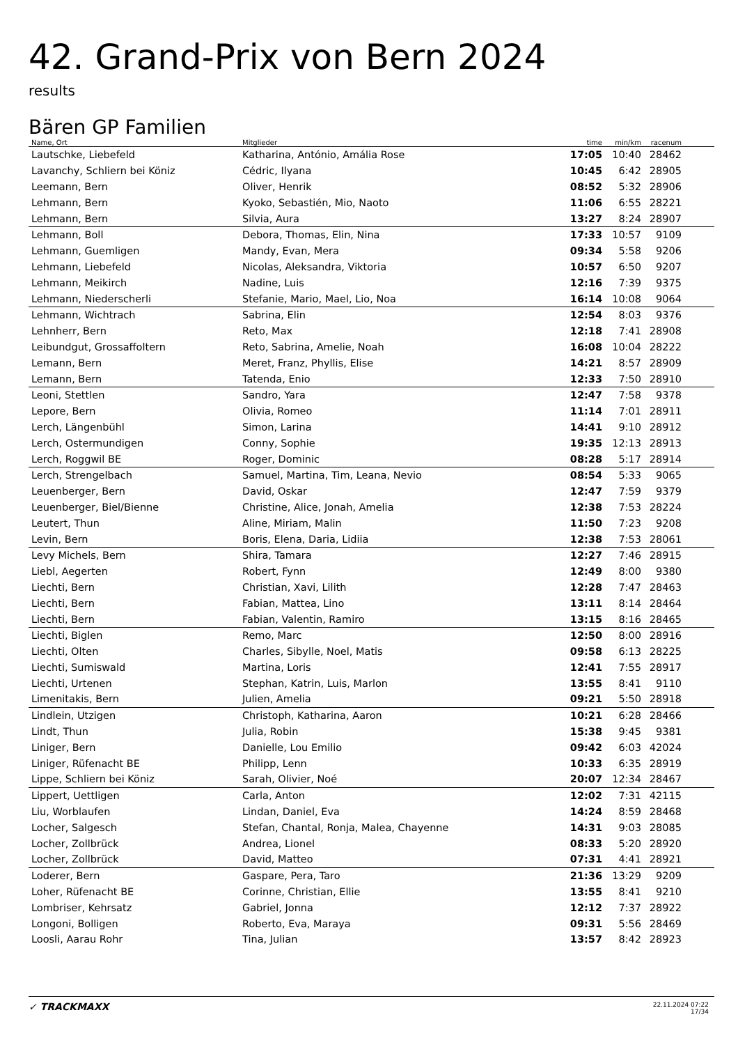42. Grand-Prix von Bern 2024
results
Bären GP Familien
| Name, Ort | Mitglieder | time | min/km | racenum | |
| --- | --- | --- | --- | --- | --- |
| Lautschke, Liebefeld | Katharina, António, Amália Rose | 17:05 | 10:40 | 28462 | |
| Lavanchy, Schliern bei Köniz | Cédric, Ilyana | 10:45 | 6:42 | 28905 | |
| Leemann, Bern | Oliver, Henrik | 08:52 | 5:32 | 28906 | |
| Lehmann, Bern | Kyoko, Sebastién, Mio, Naoto | 11:06 | 6:55 | 28221 | |
| Lehmann, Bern | Silvia, Aura | 13:27 | 8:24 | 28907 | |
| Lehmann, Boll | Debora, Thomas, Elin, Nina | 17:33 | 10:57 | 9109 | |
| Lehmann, Guemligen | Mandy, Evan, Mera | 09:34 | 5:58 | 9206 | |
| Lehmann, Liebefeld | Nicolas, Aleksandra, Viktoria | 10:57 | 6:50 | 9207 | |
| Lehmann, Meikirch | Nadine, Luis | 12:16 | 7:39 | 9375 | |
| Lehmann, Niederscherli | Stefanie, Mario, Mael, Lio, Noa | 16:14 | 10:08 | 9064 | |
| Lehmann, Wichtrach | Sabrina, Elin | 12:54 | 8:03 | 9376 | |
| Lehnherr, Bern | Reto, Max | 12:18 | 7:41 | 28908 | |
| Leibundgut, Grossaffoltern | Reto, Sabrina, Amelie, Noah | 16:08 | 10:04 | 28222 | |
| Lemann, Bern | Meret, Franz, Phyllis, Elise | 14:21 | 8:57 | 28909 | |
| Lemann, Bern | Tatenda, Enio | 12:33 | 7:50 | 28910 | |
| Leoni, Stettlen | Sandro, Yara | 12:47 | 7:58 | 9378 | |
| Lepore, Bern | Olivia, Romeo | 11:14 | 7:01 | 28911 | |
| Lerch, Längenbühl | Simon, Larina | 14:41 | 9:10 | 28912 | |
| Lerch, Ostermundigen | Conny, Sophie | 19:35 | 12:13 | 28913 | |
| Lerch, Roggwil BE | Roger, Dominic | 08:28 | 5:17 | 28914 | |
| Lerch, Strengelbach | Samuel, Martina, Tim, Leana, Nevio | 08:54 | 5:33 | 9065 | |
| Leuenberger, Bern | David, Oskar | 12:47 | 7:59 | 9379 | |
| Leuenberger, Biel/Bienne | Christine, Alice, Jonah, Amelia | 12:38 | 7:53 | 28224 | |
| Leutert, Thun | Aline, Miriam, Malin | 11:50 | 7:23 | 9208 | |
| Levin, Bern | Boris, Elena, Daria, Lidiia | 12:38 | 7:53 | 28061 | |
| Levy Michels, Bern | Shira, Tamara | 12:27 | 7:46 | 28915 | |
| Liebl, Aegerten | Robert, Fynn | 12:49 | 8:00 | 9380 | |
| Liechti, Bern | Christian, Xavi, Lilith | 12:28 | 7:47 | 28463 | |
| Liechti, Bern | Fabian, Mattea, Lino | 13:11 | 8:14 | 28464 | |
| Liechti, Bern | Fabian, Valentin, Ramiro | 13:15 | 8:16 | 28465 | |
| Liechti, Biglen | Remo, Marc | 12:50 | 8:00 | 28916 | |
| Liechti, Olten | Charles, Sibylle, Noel, Matis | 09:58 | 6:13 | 28225 | |
| Liechti, Sumiswald | Martina, Loris | 12:41 | 7:55 | 28917 | |
| Liechti, Urtenen | Stephan, Katrin, Luis, Marlon | 13:55 | 8:41 | 9110 | |
| Limenitakis, Bern | Julien, Amelia | 09:21 | 5:50 | 28918 | |
| Lindlein, Utzigen | Christoph, Katharina, Aaron | 10:21 | 6:28 | 28466 | |
| Lindt, Thun | Julia, Robin | 15:38 | 9:45 | 9381 | |
| Liniger, Bern | Danielle, Lou Emilio | 09:42 | 6:03 | 42024 | |
| Liniger, Rüfenacht BE | Philipp, Lenn | 10:33 | 6:35 | 28919 | |
| Lippe, Schliern bei Köniz | Sarah, Olivier, Noé | 20:07 | 12:34 | 28467 | |
| Lippert, Uettligen | Carla, Anton | 12:02 | 7:31 | 42115 | |
| Liu, Worblaufen | Lindan, Daniel, Eva | 14:24 | 8:59 | 28468 | |
| Locher, Salgesch | Stefan, Chantal, Ronja, Malea, Chayenne | 14:31 | 9:03 | 28085 | |
| Locher, Zollbrück | Andrea, Lionel | 08:33 | 5:20 | 28920 | |
| Locher, Zollbrück | David, Matteo | 07:31 | 4:41 | 28921 | |
| Loderer, Bern | Gaspare, Pera, Taro | 21:36 | 13:29 | 9209 | |
| Loher, Rüfenacht BE | Corinne, Christian, Ellie | 13:55 | 8:41 | 9210 | |
| Lombriser, Kehrsatz | Gabriel, Jonna | 12:12 | 7:37 | 28922 | |
| Longoni, Bolligen | Roberto, Eva, Maraya | 09:31 | 5:56 | 28469 | |
| Loosli, Aarau Rohr | Tina, Julian | 13:57 | 8:42 | 28923 | |
✓ TRACKMAXX
22.11.2024 07:22
17/34